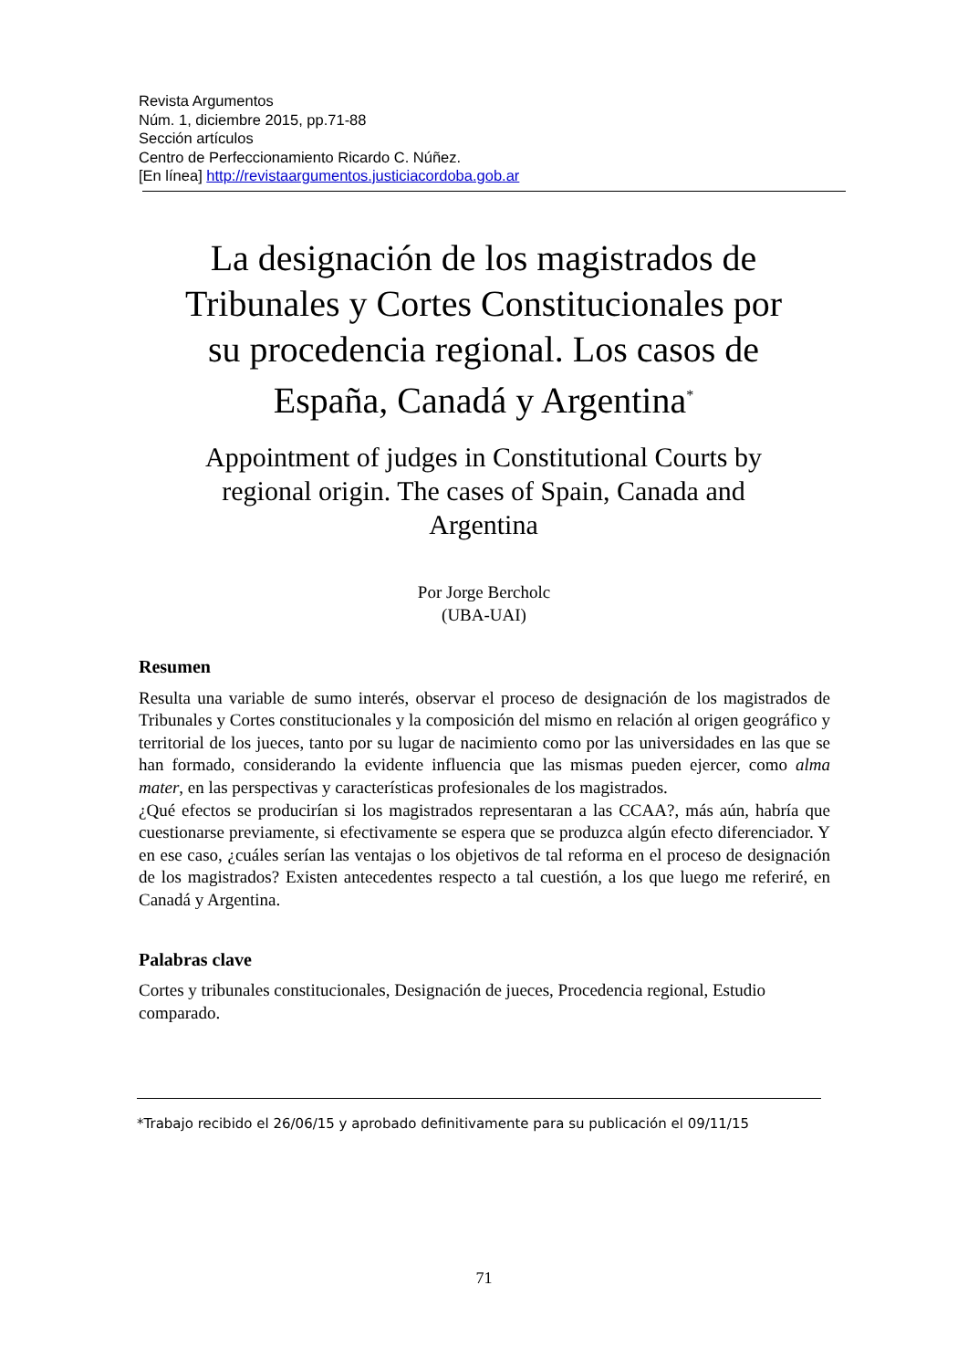Revista Argumentos
Núm. 1, diciembre 2015, pp.71-88
Sección artículos
Centro de Perfeccionamiento Ricardo C. Núñez.
[En línea] http://revistaargumentos.justiciacordoba.gob.ar
La designación de los magistrados de Tribunales y Cortes Constitucionales por su procedencia regional. Los casos de España, Canadá y Argentina<sup>*</sup>
Appointment of judges in Constitutional Courts by regional origin. The cases of Spain, Canada and Argentina
Por Jorge Bercholc
(UBA-UAI)
Resumen
Resulta una variable de sumo interés, observar el proceso de designación de los magistrados de Tribunales y Cortes constitucionales y la composición del mismo en relación al origen geográfico y territorial de los jueces, tanto por su lugar de nacimiento como por las universidades en las que se han formado, considerando la evidente influencia que las mismas pueden ejercer, como alma mater, en las perspectivas y características profesionales de los magistrados.
¿Qué efectos se producirían si los magistrados representaran a las CCAA?, más aún, habría que cuestionarse previamente, si efectivamente se espera que se produzca algún efecto diferenciador. Y en ese caso, ¿cuáles serían las ventajas o los objetivos de tal reforma en el proceso de designación de los magistrados? Existen antecedentes respecto a tal cuestión, a los que luego me referiré, en Canadá y Argentina.
Palabras clave
Cortes y tribunales constitucionales, Designación de jueces, Procedencia regional, Estudio comparado.
*Trabajo recibido el 26/06/15 y aprobado definitivamente para su publicación el 09/11/15
71